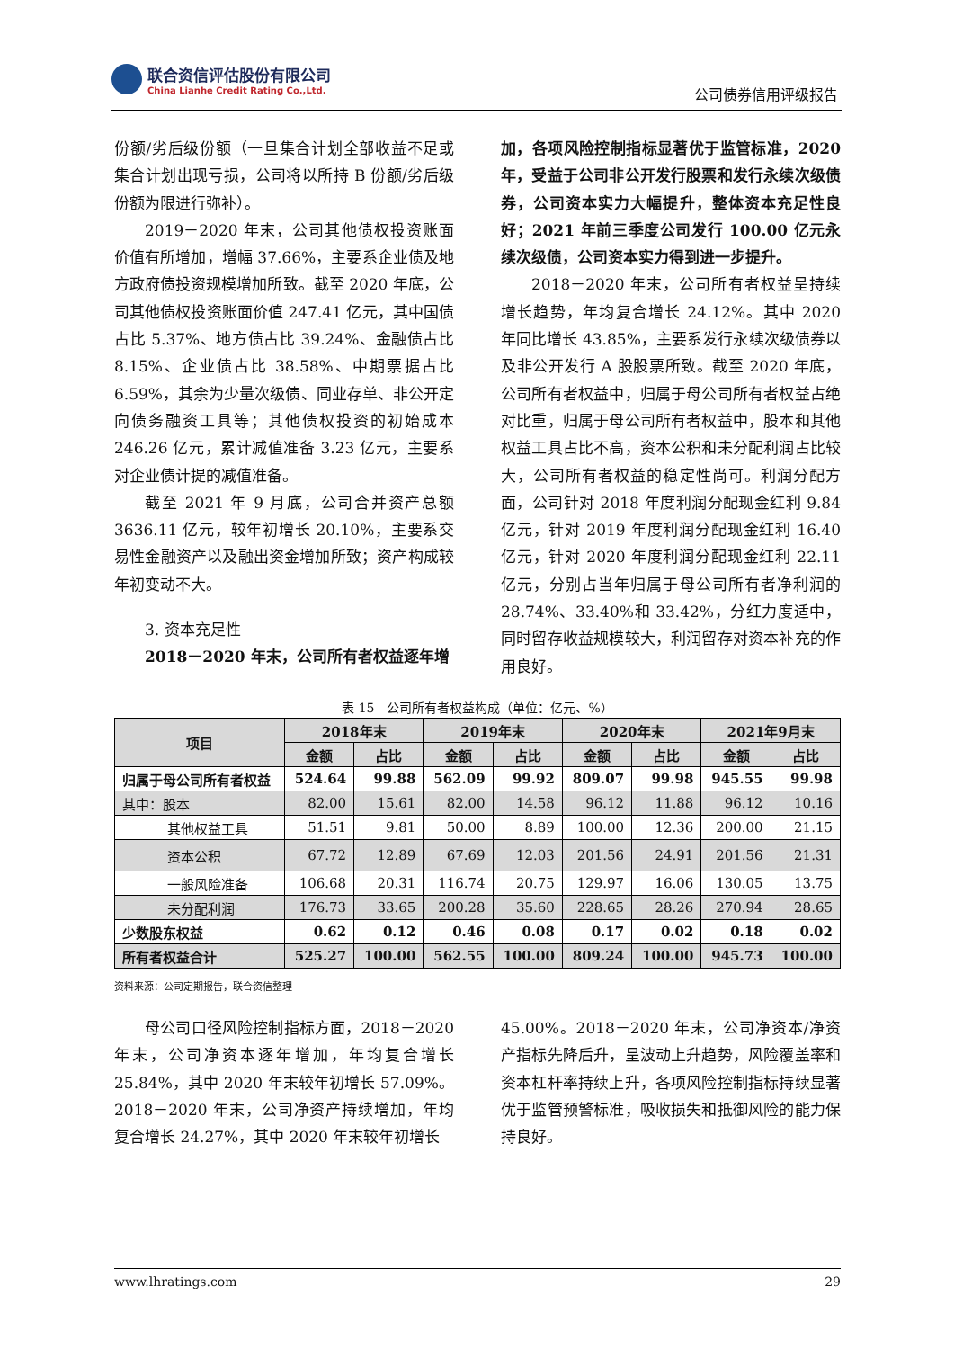联合资信评估股份有限公司
China Lianhe Credit Rating Co.,Ltd.
公司债券信用评级报告
份额/劣后级份额（一旦集合计划全部收益不足或集合计划出现亏损，公司将以所持 B 份额/劣后级份额为限进行弥补）。
2019－2020 年末，公司其他债权投资账面价值有所增加，增幅 37.66%，主要系企业债及地方政府债投资规模增加所致。截至 2020 年底，公司其他债权投资账面价值 247.41 亿元，其中国债占比 5.37%、地方债占比 39.24%、金融债占比 8.15%、企业债占比 38.58%、中期票据占比 6.59%，其余为少量次级债、同业存单、非公开定向债务融资工具等；其他债权投资的初始成本 246.26 亿元，累计减值准备 3.23 亿元，主要系对企业债计提的减值准备。
截至 2021 年 9 月底，公司合并资产总额 3636.11 亿元，较年初增长 20.10%，主要系交易性金融资产以及融出资金增加所致；资产构成较年初变动不大。
3. 资本充足性
2018－2020 年末，公司所有者权益逐年增
加，各项风险控制指标显著优于监管标准，2020 年，受益于公司非公开发行股票和发行永续次级债券，公司资本实力大幅提升，整体资本充足性良好；2021 年前三季度公司发行 100.00 亿元永续次级债，公司资本实力得到进一步提升。
2018－2020 年末，公司所有者权益呈持续增长趋势，年均复合增长 24.12%。其中 2020 年同比增长 43.85%，主要系发行永续次级债券以及非公开发行 A 股股票所致。截至 2020 年底，公司所有者权益中，归属于母公司所有者权益占绝对比重，归属于母公司所有者权益中，股本和其他权益工具占比不高，资本公积和未分配利润占比较大，公司所有者权益的稳定性尚可。利润分配方面，公司针对 2018 年度利润分配现金红利 9.84 亿元，针对 2019 年度利润分配现金红利 16.40 亿元，针对 2020 年度利润分配现金红利 22.11 亿元，分别占当年归属于母公司所有者净利润的 28.74%、33.40%和 33.42%，分红力度适中，同时留存收益规模较大，利润留存对资本补充的作用良好。
表 15　公司所有者权益构成（单位：亿元、%）
| 项目 | 2018年末 | | 2019年末 | | 2020年末 | | 2021年9月末 | |
| --- | --- | --- | --- | --- | --- | --- | --- | --- |
| | 金额 | 占比 | 金额 | 占比 | 金额 | 占比 | 金额 | 占比 |
| 归属于母公司所有者权益 | 524.64 | 99.88 | 562.09 | 99.92 | 809.07 | 99.98 | 945.55 | 99.98 |
| 其中：股本 | 82.00 | 15.61 | 82.00 | 14.58 | 96.12 | 11.88 | 96.12 | 10.16 |
| 其他权益工具 | 51.51 | 9.81 | 50.00 | 8.89 | 100.00 | 12.36 | 200.00 | 21.15 |
| 资本公积 | 67.72 | 12.89 | 67.69 | 12.03 | 201.56 | 24.91 | 201.56 | 21.31 |
| 一般风险准备 | 106.68 | 20.31 | 116.74 | 20.75 | 129.97 | 16.06 | 130.05 | 13.75 |
| 未分配利润 | 176.73 | 33.65 | 200.28 | 35.60 | 228.65 | 28.26 | 270.94 | 28.65 |
| 少数股东权益 | 0.62 | 0.12 | 0.46 | 0.08 | 0.17 | 0.02 | 0.18 | 0.02 |
| 所有者权益合计 | 525.27 | 100.00 | 562.55 | 100.00 | 809.24 | 100.00 | 945.73 | 100.00 |
资料来源：公司定期报告，联合资信整理
母公司口径风险控制指标方面，2018－2020 年末，公司净资本逐年增加，年均复合增长 25.84%，其中 2020 年末较年初增长 57.09%。2018－2020 年末，公司净资产持续增加，年均复合增长 24.27%，其中 2020 年末较年初增长
45.00%。2018－2020 年末，公司净资本/净资产指标先降后升，呈波动上升趋势，风险覆盖率和资本杠杆率持续上升，各项风险控制指标持续显著优于监管预警标准，吸收损失和抵御风险的能力保持良好。
www.lhratings.com 29